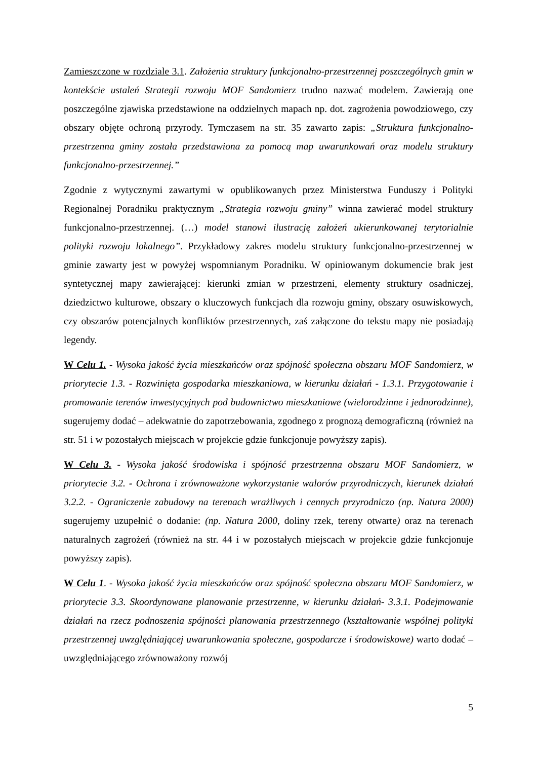Zamieszczone w rozdziale 3.1. Założenia struktury funkcjonalno-przestrzennej poszczególnych gmin w kontekście ustaleń Strategii rozwoju MOF Sandomierz trudno nazwać modelem. Zawierają one poszczególne zjawiska przedstawione na oddzielnych mapach np. dot. zagrożenia powodziowego, czy obszary objęte ochroną przyrody. Tymczasem na str. 35 zawarto zapis: „Struktura funkcjonalno-przestrzenna gminy została przedstawiona za pomocą map uwarunkowań oraz modelu struktury funkcjonalno-przestrzennej.”
Zgodnie z wytycznymi zawartymi w opublikowanych przez Ministerstwa Funduszy i Polityki Regionalnej Poradniku praktycznym „Strategia rozwoju gminy” winna zawierać model struktury funkcjonalno-przestrzennej. (…) model stanowi ilustrację założeń ukierunkowanej terytorialnie polityki rozwoju lokalnego”. Przykładowy zakres modelu struktury funkcjonalno-przestrzennej w gminie zawarty jest w powyżej wspomnianym Poradniku. W opiniowanym dokumencie brak jest syntetycznej mapy zawierającej: kierunki zmian w przestrzeni, elementy struktury osadniczej, dziedzictwo kulturowe, obszary o kluczowych funkcjach dla rozwoju gminy, obszary osuwiskowych, czy obszarów potencjalnych konfliktów przestrzennych, zaś załączone do tekstu mapy nie posiadają legendy.
W Celu 1. - Wysoka jakość życia mieszkańców oraz spójność społeczna obszaru MOF Sandomierz, w priorytecie 1.3. - Rozwinięta gospodarka mieszkaniowa, w kierunku działań - 1.3.1. Przygotowanie i promowanie terenów inwestycyjnych pod budownictwo mieszkaniowe (wielorodzinne i jednorodzinne), sugerujemy dodać – adekwatnie do zapotrzebowania, zgodnego z prognozą demograficzną (również na str. 51 i w pozostałych miejscach w projekcie gdzie funkcjonuje powyższy zapis).
W Celu 3. - Wysoka jakość środowiska i spójność przestrzenna obszaru MOF Sandomierz, w priorytecie 3.2. - Ochrona i zrównoważone wykorzystanie walorów przyrodniczych, kierunek działań 3.2.2. - Ograniczenie zabudowy na terenach wrażliwych i cennych przyrodniczo (np. Natura 2000) sugerujemy uzupełnić o dodanie: (np. Natura 2000, doliny rzek, tereny otwarte) oraz na terenach naturalnych zagrożeń (również na str. 44 i w pozostałych miejscach w projekcie gdzie funkcjonuje powyższy zapis).
W Celu 1. - Wysoka jakość życia mieszkańców oraz spójność społeczna obszaru MOF Sandomierz, w priorytecie 3.3. Skoordynowane planowanie przestrzenne, w kierunku działań- 3.3.1. Podejmowanie działań na rzecz podnoszenia spójności planowania przestrzennego (kształtowanie wspólnej polityki przestrzennej uwzględniającej uwarunkowania społeczne, gospodarcze i środowiskowe) warto dodać – uwzględniającego zrównoważony rozwój
5